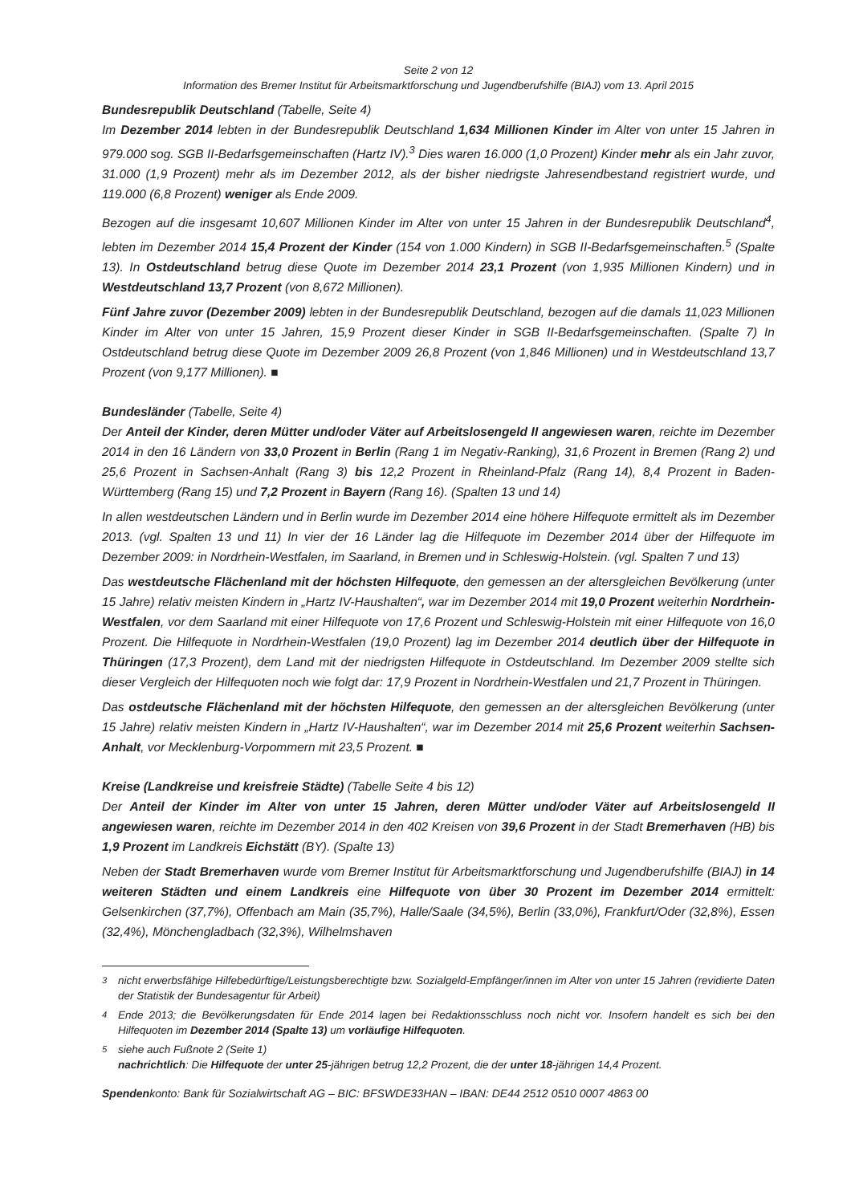Seite 2 von 12
Information des Bremer Institut für Arbeitsmarktforschung und Jugendberufshilfe (BIAJ) vom 13. April 2015
Bundesrepublik Deutschland (Tabelle, Seite 4)
Im Dezember 2014 lebten in der Bundesrepublik Deutschland 1,634 Millionen Kinder im Alter von unter 15 Jahren in 979.000 sog. SGB II-Bedarfsgemeinschaften (Hartz IV).<sup>3</sup> Dies waren 16.000 (1,0 Prozent) Kinder mehr als ein Jahr zuvor, 31.000 (1,9 Prozent) mehr als im Dezember 2012, als der bisher niedrigste Jahresendbestand registriert wurde, und 119.000 (6,8 Prozent) weniger als Ende 2009.
Bezogen auf die insgesamt 10,607 Millionen Kinder im Alter von unter 15 Jahren in der Bundesrepublik Deutschland<sup>4</sup>, lebten im Dezember 2014 15,4 Prozent der Kinder (154 von 1.000 Kindern) in SGB II-Bedarfsgemeinschaften.<sup>5</sup> (Spalte 13). In Ostdeutschland betrug diese Quote im Dezember 2014 23,1 Prozent (von 1,935 Millionen Kindern) und in Westdeutschland 13,7 Prozent (von 8,672 Millionen).
Fünf Jahre zuvor (Dezember 2009) lebten in der Bundesrepublik Deutschland, bezogen auf die damals 11,023 Millionen Kinder im Alter von unter 15 Jahren, 15,9 Prozent dieser Kinder in SGB II-Bedarfsgemeinschaften. (Spalte 7) In Ostdeutschland betrug diese Quote im Dezember 2009 26,8 Prozent (von 1,846 Millionen) und in Westdeutschland 13,7 Prozent (von 9,177 Millionen). ■
Bundesländer (Tabelle, Seite 4)
Der Anteil der Kinder, deren Mütter und/oder Väter auf Arbeitslosengeld II angewiesen waren, reichte im Dezember 2014 in den 16 Ländern von 33,0 Prozent in Berlin (Rang 1 im Negativ-Ranking), 31,6 Prozent in Bremen (Rang 2) und 25,6 Prozent in Sachsen-Anhalt (Rang 3) bis 12,2 Prozent in Rheinland-Pfalz (Rang 14), 8,4 Prozent in Baden-Württemberg (Rang 15) und 7,2 Prozent in Bayern (Rang 16). (Spalten 13 und 14)
In allen westdeutschen Ländern und in Berlin wurde im Dezember 2014 eine höhere Hilfequote ermittelt als im Dezember 2013. (vgl. Spalten 13 und 11) In vier der 16 Länder lag die Hilfequote im Dezember 2014 über der Hilfequote im Dezember 2009: in Nordrhein-Westfalen, im Saarland, in Bremen und in Schleswig-Holstein. (vgl. Spalten 7 und 13)
Das westdeutsche Flächenland mit der höchsten Hilfequote, den gemessen an der altersgleichen Bevölkerung (unter 15 Jahre) relativ meisten Kindern in „Hartz IV-Haushalten“, war im Dezember 2014 mit 19,0 Prozent weiterhin Nordrhein-Westfalen, vor dem Saarland mit einer Hilfequote von 17,6 Prozent und Schleswig-Holstein mit einer Hilfequote von 16,0 Prozent. Die Hilfequote in Nordrhein-Westfalen (19,0 Prozent) lag im Dezember 2014 deutlich über der Hilfequote in Thüringen (17,3 Prozent), dem Land mit der niedrigsten Hilfequote in Ostdeutschland. Im Dezember 2009 stellte sich dieser Vergleich der Hilfequoten noch wie folgt dar: 17,9 Prozent in Nordrhein-Westfalen und 21,7 Prozent in Thüringen.
Das ostdeutsche Flächenland mit der höchsten Hilfequote, den gemessen an der altersgleichen Bevölkerung (unter 15 Jahre) relativ meisten Kindern in „Hartz IV-Haushalten“, war im Dezember 2014 mit 25,6 Prozent weiterhin Sachsen-Anhalt, vor Mecklenburg-Vorpommern mit 23,5 Prozent. ■
Kreise (Landkreise und kreisfreie Städte) (Tabelle Seite 4 bis 12)
Der Anteil der Kinder im Alter von unter 15 Jahren, deren Mütter und/oder Väter auf Arbeitslosengeld II angewiesen waren, reichte im Dezember 2014 in den 402 Kreisen von 39,6 Prozent in der Stadt Bremerhaven (HB) bis 1,9 Prozent im Landkreis Eichstätt (BY). (Spalte 13)
Neben der Stadt Bremerhaven wurde vom Bremer Institut für Arbeitsmarktforschung und Jugendberufshilfe (BIAJ) in 14 weiteren Städten und einem Landkreis eine Hilfequote von über 30 Prozent im Dezember 2014 ermittelt: Gelsenkirchen (37,7%), Offenbach am Main (35,7%), Halle/Saale (34,5%), Berlin (33,0%), Frankfurt/Oder (32,8%), Essen (32,4%), Mönchengladbach (32,3%), Wilhelmshaven
<sup>3</sup> nicht erwerbsfähige Hilfebedürftige/Leistungsberechtigte bzw. Sozialgeld-Empfänger/innen im Alter von unter 15 Jahren (revidierte Daten der Statistik der Bundesagentur für Arbeit)
<sup>4</sup> Ende 2013; die Bevölkerungsdaten für Ende 2014 lagen bei Redaktionsschluss noch nicht vor. Insofern handelt es sich bei den Hilfequoten im Dezember 2014 (Spalte 13) um vorläufige Hilfequoten.
<sup>5</sup> siehe auch Fußnote 2 (Seite 1)
nachrichtlich: Die Hilfequote der unter 25-jährigen betrug 12,2 Prozent, die der unter 18-jährigen 14,4 Prozent.
Spendenkonto: Bank für Sozialwirtschaft AG – BIC: BFSWDE33HAN – IBAN: DE44 2512 0510 0007 4863 00